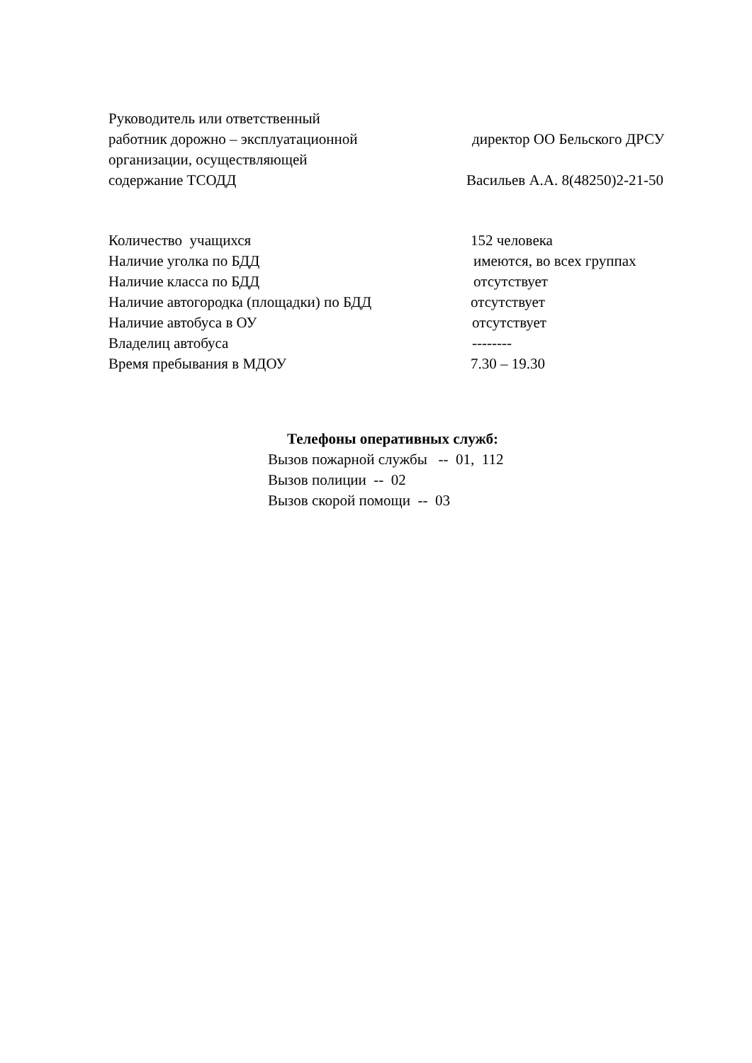Руководитель или ответственный
работник дорожно – эксплуатационной директор ОО Бельского ДРСУ
организации, осуществляющей
содержание ТСОДД Васильев А.А. 8(48250)2-21-50
Количество учащихся 152 человека
Наличие уголка по БДД имеются, во всех группах
Наличие класса по БДД отсутствует
Наличие автогородка (площадки) по БДД отсутствует
Наличие автобуса в ОУ отсутствует
Владелиц автобуса --------
Время пребывания в МДОУ 7.30 – 19.30
Телефоны оперативных служб:
Вызов пожарной службы -- 01, 112
Вызов полиции -- 02
Вызов скорой помощи -- 03